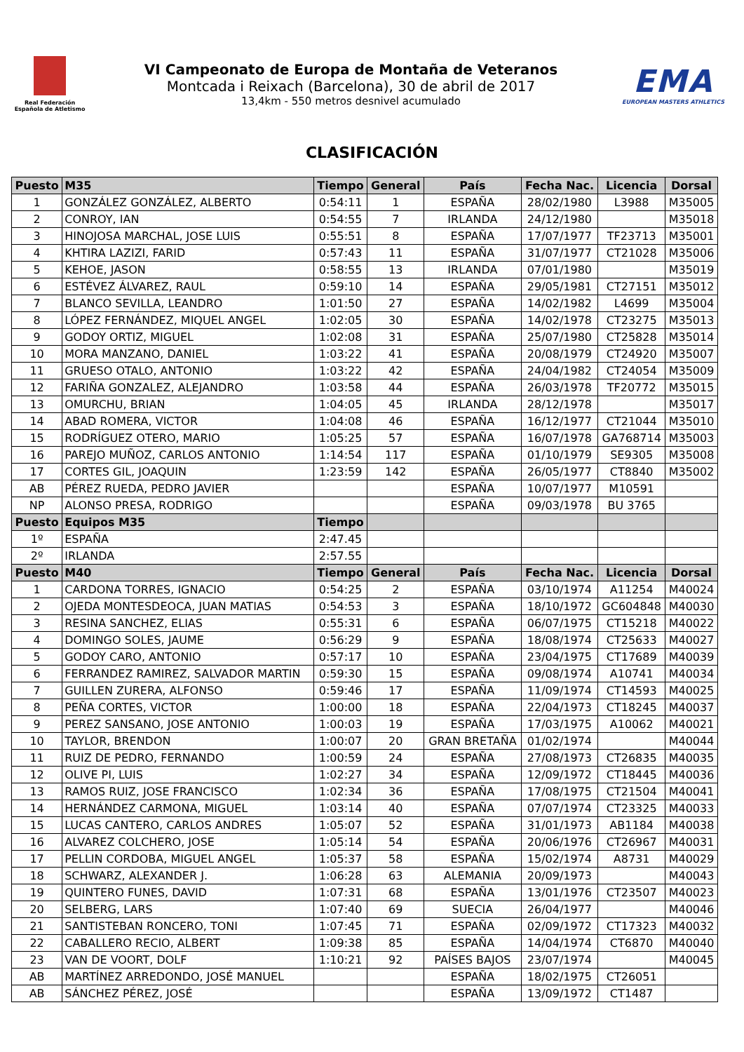Real Federación
Española de Atletismo
VI Campeonato de Europa de Montaña de Veteranos
Montcada i Reixach (Barcelona), 30 de abril de 2017
13,4km - 550 metros desnivel acumulado
EMA
EUROPEAN MASTERS ATHLETICS
CLASIFICACIÓN
| Puesto | M35 | Tiempo | General | País | Fecha Nac. | Licencia | Dorsal |
| --- | --- | --- | --- | --- | --- | --- | --- |
| 1 | GONZÁLEZ GONZÁLEZ, ALBERTO | 0:54:11 | 1 | ESPAÑA | 28/02/1980 | L3988 | M35005 |
| 2 | CONROY, IAN | 0:54:55 | 7 | IRLANDA | 24/12/1980 | | M35018 |
| 3 | HINOJOSA MARCHAL, JOSE LUIS | 0:55:51 | 8 | ESPAÑA | 17/07/1977 | TF23713 | M35001 |
| 4 | KHTIRA LAZIZI, FARID | 0:57:43 | 11 | ESPAÑA | 31/07/1977 | CT21028 | M35006 |
| 5 | KEHOE, JASON | 0:58:55 | 13 | IRLANDA | 07/01/1980 | | M35019 |
| 6 | ESTÉVEZ ÁLVAREZ, RAUL | 0:59:10 | 14 | ESPAÑA | 29/05/1981 | CT27151 | M35012 |
| 7 | BLANCO SEVILLA, LEANDRO | 1:01:50 | 27 | ESPAÑA | 14/02/1982 | L4699 | M35004 |
| 8 | LÓPEZ FERNÁNDEZ, MIQUEL ANGEL | 1:02:05 | 30 | ESPAÑA | 14/02/1978 | CT23275 | M35013 |
| 9 | GODOY ORTIZ, MIGUEL | 1:02:08 | 31 | ESPAÑA | 25/07/1980 | CT25828 | M35014 |
| 10 | MORA MANZANO, DANIEL | 1:03:22 | 41 | ESPAÑA | 20/08/1979 | CT24920 | M35007 |
| 11 | GRUESO OTALO, ANTONIO | 1:03:22 | 42 | ESPAÑA | 24/04/1982 | CT24054 | M35009 |
| 12 | FARIÑA GONZALEZ, ALEJANDRO | 1:03:58 | 44 | ESPAÑA | 26/03/1978 | TF20772 | M35015 |
| 13 | OMURCHU, BRIAN | 1:04:05 | 45 | IRLANDA | 28/12/1978 | | M35017 |
| 14 | ABAD ROMERA, VICTOR | 1:04:08 | 46 | ESPAÑA | 16/12/1977 | CT21044 | M35010 |
| 15 | RODRÍGUEZ OTERO, MARIO | 1:05:25 | 57 | ESPAÑA | 16/07/1978 | GA768714 | M35003 |
| 16 | PAREJO MUÑOZ, CARLOS ANTONIO | 1:14:54 | 117 | ESPAÑA | 01/10/1979 | SE9305 | M35008 |
| 17 | CORTES GIL, JOAQUIN | 1:23:59 | 142 | ESPAÑA | 26/05/1977 | CT8840 | M35002 |
| AB | PÉREZ RUEDA, PEDRO JAVIER | | | ESPAÑA | 10/07/1977 | M10591 | |
| NP | ALONSO PRESA, RODRIGO | | | ESPAÑA | 09/03/1978 | BU 3765 | |
| Puesto | Equipos M35 | Tiempo | | | | | |
| 1º | ESPAÑA | 2:47.45 | | | | | |
| 2º | IRLANDA | 2:57.55 | | | | | |
| Puesto | M40 | Tiempo | General | País | Fecha Nac. | Licencia | Dorsal |
| 1 | CARDONA TORRES, IGNACIO | 0:54:25 | 2 | ESPAÑA | 03/10/1974 | A11254 | M40024 |
| 2 | OJEDA MONTESDEOCA, JUAN MATIAS | 0:54:53 | 3 | ESPAÑA | 18/10/1972 | GC604848 | M40030 |
| 3 | RESINA SANCHEZ, ELIAS | 0:55:31 | 6 | ESPAÑA | 06/07/1975 | CT15218 | M40022 |
| 4 | DOMINGO SOLES, JAUME | 0:56:29 | 9 | ESPAÑA | 18/08/1974 | CT25633 | M40027 |
| 5 | GODOY CARO, ANTONIO | 0:57:17 | 10 | ESPAÑA | 23/04/1975 | CT17689 | M40039 |
| 6 | FERRANDEZ RAMIREZ, SALVADOR MARTIN | 0:59:30 | 15 | ESPAÑA | 09/08/1974 | A10741 | M40034 |
| 7 | GUILLEN ZURERA, ALFONSO | 0:59:46 | 17 | ESPAÑA | 11/09/1974 | CT14593 | M40025 |
| 8 | PEÑA CORTES, VICTOR | 1:00:00 | 18 | ESPAÑA | 22/04/1973 | CT18245 | M40037 |
| 9 | PEREZ SANSANO, JOSE ANTONIO | 1:00:03 | 19 | ESPAÑA | 17/03/1975 | A10062 | M40021 |
| 10 | TAYLOR, BRENDON | 1:00:07 | 20 | GRAN BRETAÑA | 01/02/1974 | | M40044 |
| 11 | RUIZ DE PEDRO, FERNANDO | 1:00:59 | 24 | ESPAÑA | 27/08/1973 | CT26835 | M40035 |
| 12 | OLIVE PI, LUIS | 1:02:27 | 34 | ESPAÑA | 12/09/1972 | CT18445 | M40036 |
| 13 | RAMOS RUIZ, JOSE FRANCISCO | 1:02:34 | 36 | ESPAÑA | 17/08/1975 | CT21504 | M40041 |
| 14 | HERNÁNDEZ CARMONA, MIGUEL | 1:03:14 | 40 | ESPAÑA | 07/07/1974 | CT23325 | M40033 |
| 15 | LUCAS CANTERO, CARLOS ANDRES | 1:05:07 | 52 | ESPAÑA | 31/01/1973 | AB1184 | M40038 |
| 16 | ALVAREZ COLCHERO, JOSE | 1:05:14 | 54 | ESPAÑA | 20/06/1976 | CT26967 | M40031 |
| 17 | PELLIN CORDOBA, MIGUEL ANGEL | 1:05:37 | 58 | ESPAÑA | 15/02/1974 | A8731 | M40029 |
| 18 | SCHWARZ, ALEXANDER J. | 1:06:28 | 63 | ALEMANIA | 20/09/1973 | | M40043 |
| 19 | QUINTERO FUNES, DAVID | 1:07:31 | 68 | ESPAÑA | 13/01/1976 | CT23507 | M40023 |
| 20 | SELBERG, LARS | 1:07:40 | 69 | SUECIA | 26/04/1977 | | M40046 |
| 21 | SANTISTEBAN RONCERO, TONI | 1:07:45 | 71 | ESPAÑA | 02/09/1972 | CT17323 | M40032 |
| 22 | CABALLERO RECIO, ALBERT | 1:09:38 | 85 | ESPAÑA | 14/04/1974 | CT6870 | M40040 |
| 23 | VAN DE VOORT, DOLF | 1:10:21 | 92 | PAÍSES BAJOS | 23/07/1974 | | M40045 |
| AB | MARTÍNEZ ARREDONDO, JOSÉ MANUEL | | | ESPAÑA | 18/02/1975 | CT26051 | |
| AB | SÁNCHEZ PÉREZ, JOSÉ | | | ESPAÑA | 13/09/1972 | CT1487 | |